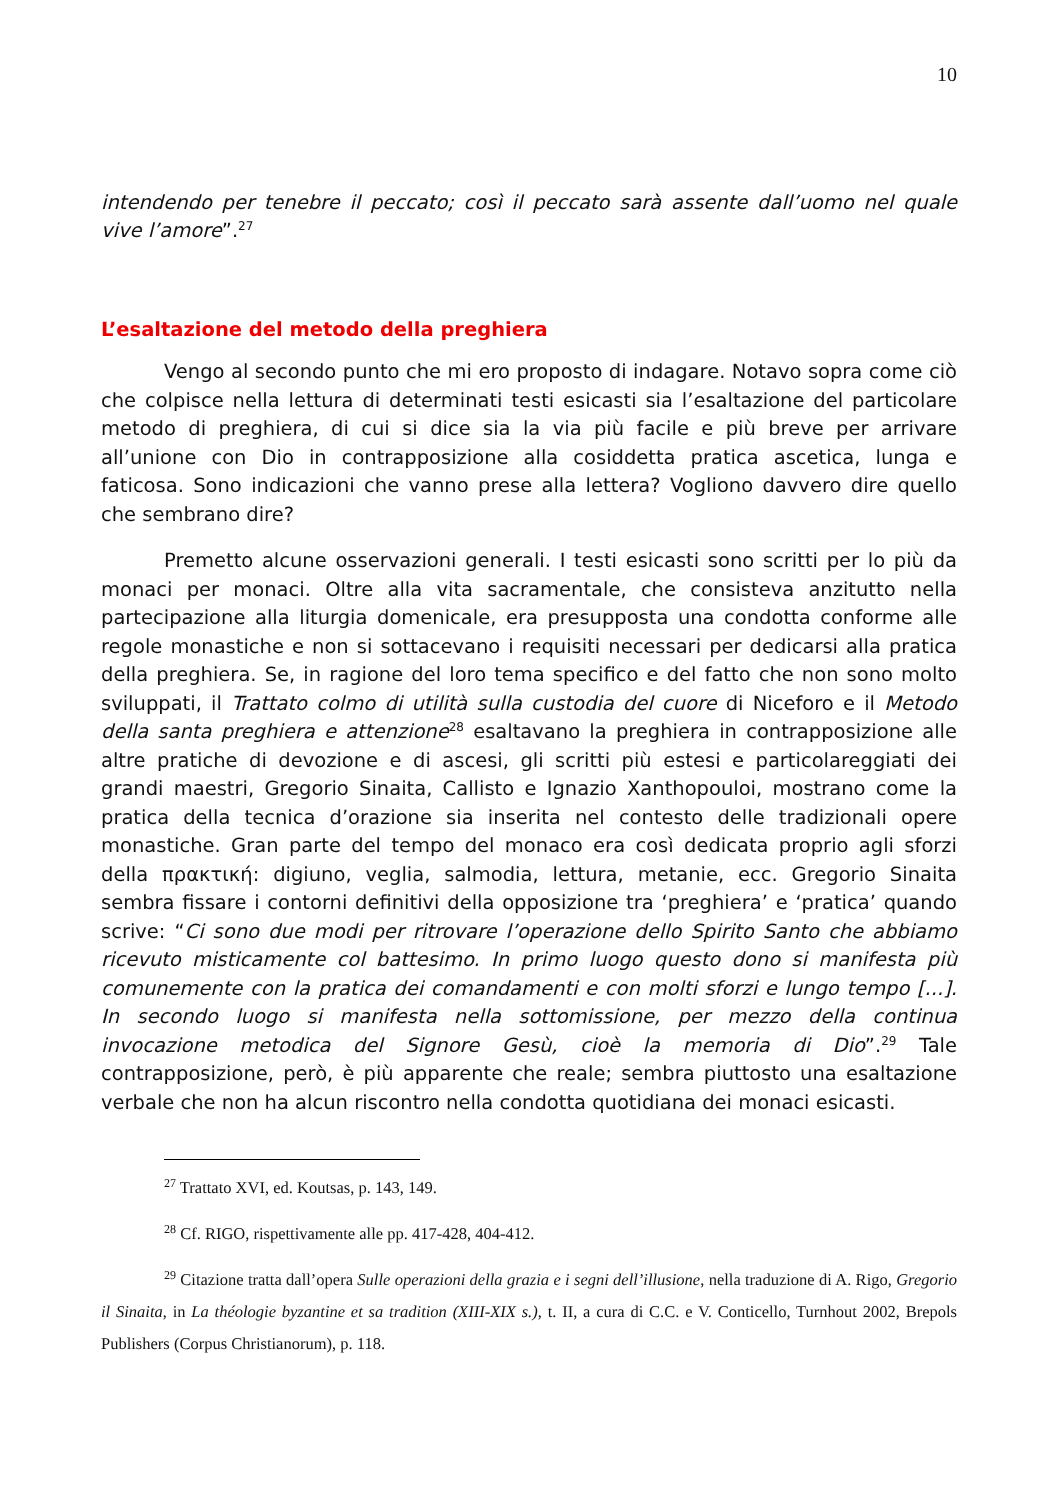10
intendendo per tenebre il peccato; così il peccato sarà assente dall’uomo nel quale vive l’amore”.<sup>27</sup>
L’esaltazione del metodo della preghiera
Vengo al secondo punto che mi ero proposto di indagare. Notavo sopra come ciò che colpisce nella lettura di determinati testi esicasti sia l’esaltazione del particolare metodo di preghiera, di cui si dice sia la via più facile e più breve per arrivare all’unione con Dio in contrapposizione alla cosiddetta pratica ascetica, lunga e faticosa. Sono indicazioni che vanno prese alla lettera? Vogliono davvero dire quello che sembrano dire?
Premetto alcune osservazioni generali. I testi esicasti sono scritti per lo più da monaci per monaci. Oltre alla vita sacramentale, che consisteva anzitutto nella partecipazione alla liturgia domenicale, era presupposta una condotta conforme alle regole monastiche e non si sottacevano i requisiti necessari per dedicarsi alla pratica della preghiera. Se, in ragione del loro tema specifico e del fatto che non sono molto sviluppati, il Trattato colmo di utilità sulla custodia del cuore di Niceforo e il Metodo della santa preghiera e attenzione<sup>28</sup> esaltavano la preghiera in contrapposizione alle altre pratiche di devozione e di ascesi, gli scritti più estesi e particolareggiati dei grandi maestri, Gregorio Sinaita, Callisto e Ignazio Xanthopouloi, mostrano come la pratica della tecnica d’orazione sia inserita nel contesto delle tradizionali opere monastiche. Gran parte del tempo del monaco era così dedicata proprio agli sforzi della πρακτική: digiuno, veglia, salmodia, lettura, metanie, ecc. Gregorio Sinaita sembra fissare i contorni definitivi della opposizione tra ‘preghiera’ e ‘pratica’ quando scrive: “Ci sono due modi per ritrovare l’operazione dello Spirito Santo che abbiamo ricevuto misticamente col battesimo. In primo luogo questo dono si manifesta più comunemente con la pratica dei comandamenti e con molti sforzi e lungo tempo [...]. In secondo luogo si manifesta nella sottomissione, per mezzo della continua invocazione metodica del Signore Gesù, cioè la memoria di Dio”.<sup>29</sup> Tale contrapposizione, però, è più apparente che reale; sembra piuttosto una esaltazione verbale che non ha alcun riscontro nella condotta quotidiana dei monaci esicasti.
<sup>27</sup> Trattato XVI, ed. Koutsas, p. 143, 149.
<sup>28</sup> Cf. RIGO, rispettivamente alle pp. 417-428, 404-412.
<sup>29</sup> Citazione tratta dall’opera Sulle operazioni della grazia e i segni dell’illusione, nella traduzione di A. Rigo, Gregorio il Sinaita, in La théologie byzantine et sa tradition (XIII-XIX s.), t. II, a cura di C.C. e V. Conticello, Turnhout 2002, Brepols Publishers (Corpus Christianorum), p. 118.